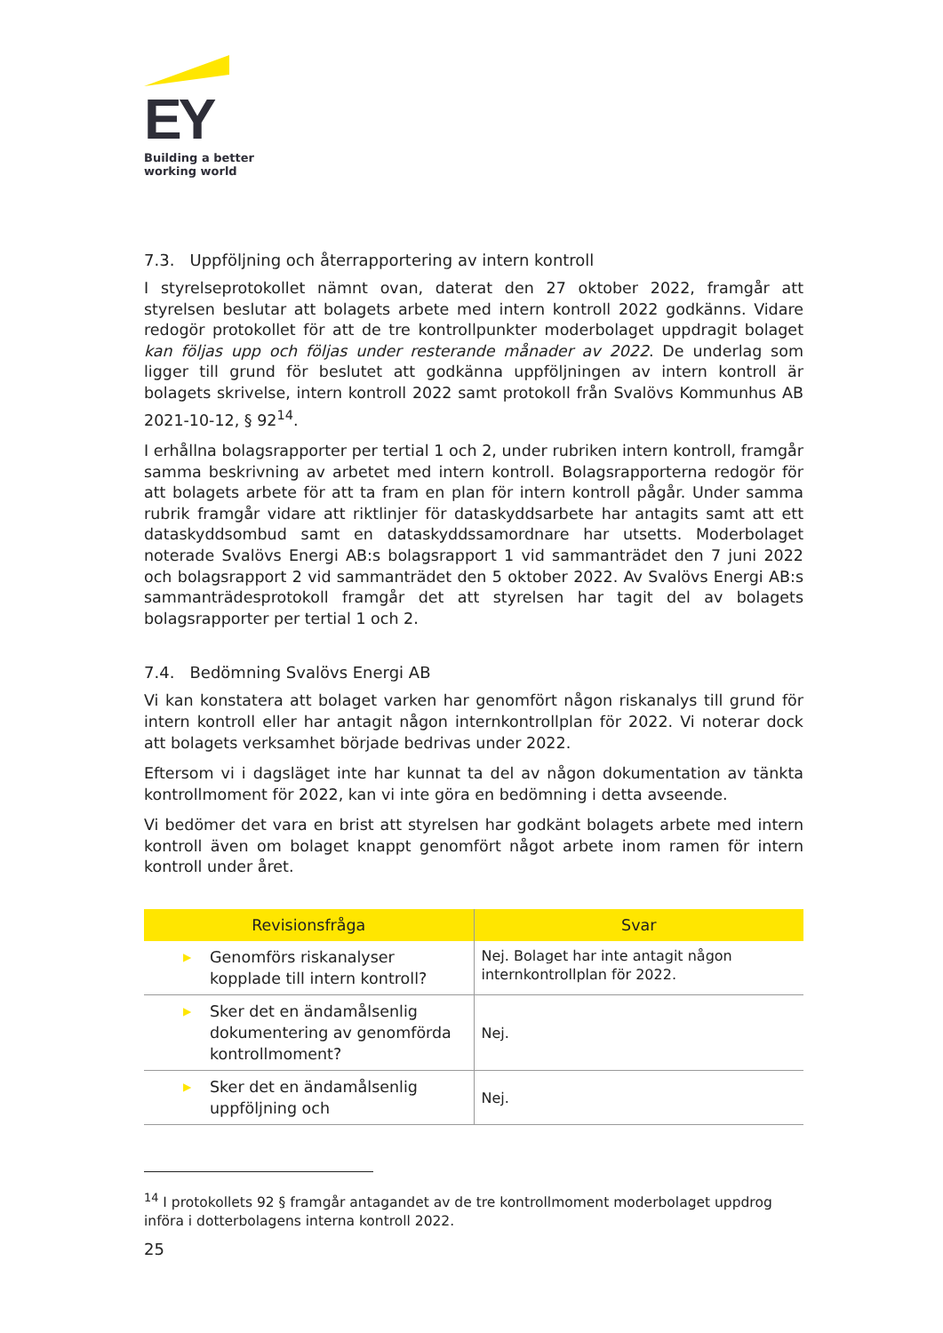EY
Building a better
working world
7.3. Uppföljning och återrapportering av intern kontroll
I styrelseprotokollet nämnt ovan, daterat den 27 oktober 2022, framgår att styrelsen beslutar att bolagets arbete med intern kontroll 2022 godkänns. Vidare redogör protokollet för att de tre kontrollpunkter moderbolaget uppdragit bolaget kan följas upp och följas under resterande månader av 2022. De underlag som ligger till grund för beslutet att godkänna uppföljningen av intern kontroll är bolagets skrivelse, intern kontroll 2022 samt protokoll från Svalövs Kommunhus AB 2021-10-12, § 92<sup>14</sup>.
I erhållna bolagsrapporter per tertial 1 och 2, under rubriken intern kontroll, framgår samma beskrivning av arbetet med intern kontroll. Bolagsrapporterna redogör för att bolagets arbete för att ta fram en plan för intern kontroll pågår. Under samma rubrik framgår vidare att riktlinjer för dataskyddsarbete har antagits samt att ett dataskyddsombud samt en dataskyddssamordnare har utsetts. Moderbolaget noterade Svalövs Energi AB:s bolagsrapport 1 vid sammanträdet den 7 juni 2022 och bolagsrapport 2 vid sammanträdet den 5 oktober 2022. Av Svalövs Energi AB:s sammanträdesprotokoll framgår det att styrelsen har tagit del av bolagets bolagsrapporter per tertial 1 och 2.
7.4. Bedömning Svalövs Energi AB
Vi kan konstatera att bolaget varken har genomfört någon riskanalys till grund för intern kontroll eller har antagit någon internkontrollplan för 2022. Vi noterar dock att bolagets verksamhet började bedrivas under 2022.
Eftersom vi i dagsläget inte har kunnat ta del av någon dokumentation av tänkta kontrollmoment för 2022, kan vi inte göra en bedömning i detta avseende.
Vi bedömer det vara en brist att styrelsen har godkänt bolagets arbete med intern kontroll även om bolaget knappt genomfört något arbete inom ramen för intern kontroll under året.
| Revisionsfråga | Svar |
| --- | --- |
| ▶ Genomförs riskanalyser kopplade till intern kontroll? | Nej. Bolaget har inte antagit någon internkontrollplan för 2022. |
| ▶ Sker det en ändamålsenlig dokumentering av genomförda kontrollmoment? | Nej. |
| ▶ Sker det en ändamålsenlig uppföljning och | Nej. |
<sup>14</sup> I protokollets 92 § framgår antagandet av de tre kontrollmoment moderbolaget uppdrog införa i dotterbolagens interna kontroll 2022.
25